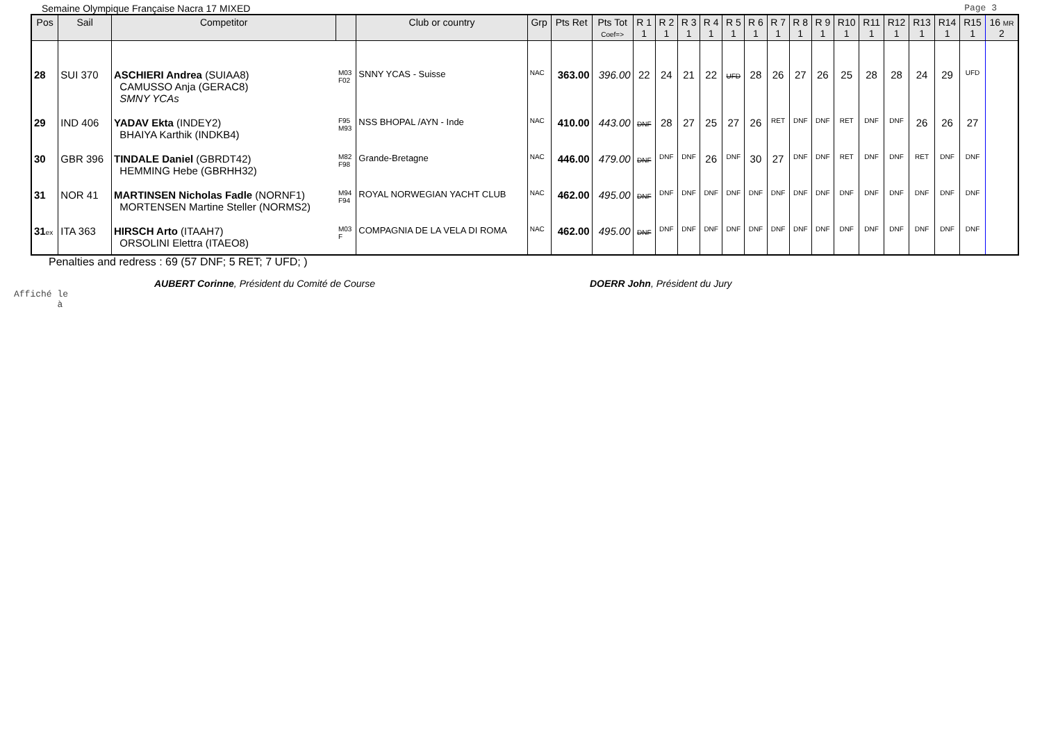Semaine Olympique Française Nacra 17 MIXED Page 3
| Pos | Sail | Competitor | | Club or country | Grp | Pts Ret | Pts Tot Coef=> | R 1 1 | R 2 1 | R 3 1 | R 4 1 | R 5 1 | R 6 1 | R 7 1 | R 8 1 | R 9 1 | R10 1 | R11 1 | R12 1 | R13 1 | R14 1 | R15 1 | 16 MR 2 |
| --- | --- | --- | --- | --- | --- | --- | --- | --- | --- | --- | --- | --- | --- | --- | --- | --- | --- | --- | --- | --- | --- | --- | --- |
| 28 | SUI 370 | ASCHIERI Andrea (SUIAA8) CAMUSSO Anja (GERAC8) SMNY YCAs | M03 F02 | SNNY YCAS - Suisse | NAC | 363.00 | 396.00 | 22 | 24 | 21 | 22 | UFD | 28 | 26 | 27 | 26 | 25 | 28 | 28 | 24 | 29 | UFD | |
| 29 | IND 406 | YADAV Ekta (INDEY2) BHAIYA Karthik (INDKB4) | F95 M93 | NSS BHOPAL /AYN - Inde | NAC | 410.00 | 443.00 | DNF | 28 | 27 | 25 | 27 | 26 | RET | DNF | DNF | RET | DNF | DNF | 26 | 26 | 27 | |
| 30 | GBR 396 | TINDALE Daniel (GBRDT42) HEMMING Hebe (GBRHH32) | M82 F98 | Grande-Bretagne | NAC | 446.00 | 479.00 | DNF | DNF | DNF | 26 | DNF | 30 | 27 | DNF | DNF | RET | DNF | DNF | RET | DNF | DNF | |
| 31 | NOR 41 | MARTINSEN Nicholas Fadle (NORNF1) MORTENSEN Martine Steller (NORMS2) | M94 F94 | ROYAL NORWEGIAN YACHT CLUB | NAC | 462.00 | 495.00 | DNF | DNF | DNF | DNF | DNF | DNF | DNF | DNF | DNF | DNF | DNF | DNF | DNF | DNF | DNF | |
| 31 ex | ITA 363 | HIRSCH Arto (ITAAH7) ORSOLINI Elettra (ITAEO8) | M03 F | COMPAGNIA DE LA VELA DI ROMA | NAC | 462.00 | 495.00 | DNF | DNF | DNF | DNF | DNF | DNF | DNF | DNF | DNF | DNF | DNF | DNF | DNF | DNF | DNF | |
Penalties and redress : 69 (57 DNF; 5 RET; 7 UFD; )
AUBERT Corinne, Président du Comité de Course DOERR John, Président du Jury
Affiché le
à